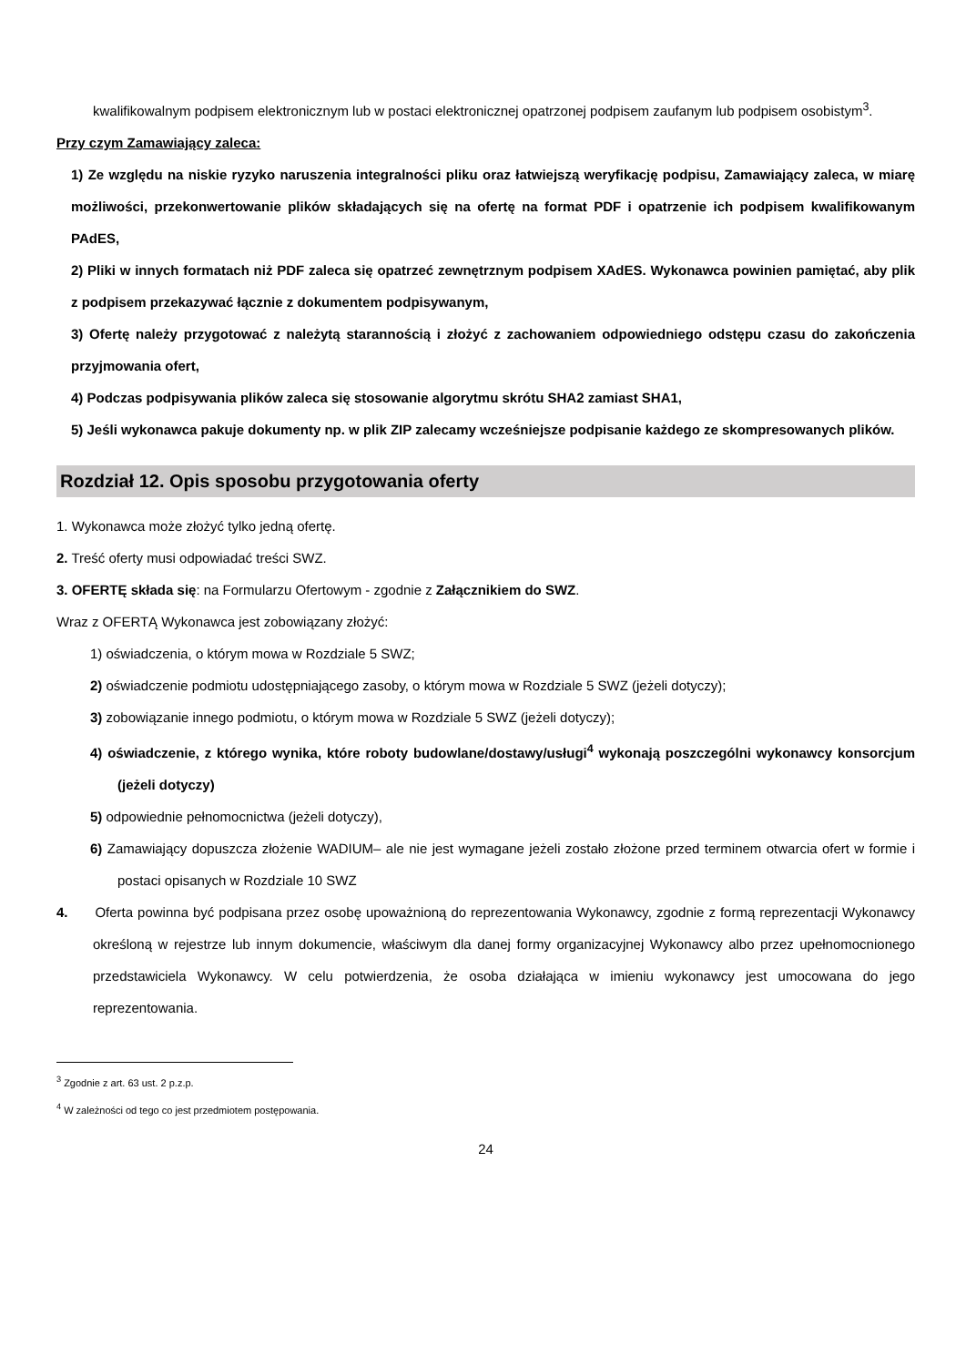kwalifikowalnym podpisem elektronicznym lub w postaci elektronicznej opatrzonej podpisem zaufanym lub podpisem osobistym<sup>3</sup>.
Przy czym Zamawiający zaleca:
1) Ze względu na niskie ryzyko naruszenia integralności pliku oraz łatwiejszą weryfikację podpisu, Zamawiający zaleca, w miarę możliwości, przekonwertowanie plików składających się na ofertę na format PDF i opatrzenie ich podpisem kwalifikowanym PAdES,
2) Pliki w innych formatach niż PDF zaleca się opatrzeć zewnętrznym podpisem XAdES. Wykonawca powinien pamiętać, aby plik z podpisem przekazywać łącznie z dokumentem podpisywanym,
3) Ofertę należy przygotować z należytą starannością i złożyć z zachowaniem odpowiedniego odstępu czasu do zakończenia przyjmowania ofert,
4) Podczas podpisywania plików zaleca się stosowanie algorytmu skrótu SHA2 zamiast SHA1,
5) Jeśli wykonawca pakuje dokumenty np. w plik ZIP zalecamy wcześniejsze podpisanie każdego ze skompresowanych plików.
Rozdział 12. Opis sposobu przygotowania oferty
1. Wykonawca może złożyć tylko jedną ofertę.
2. Treść oferty musi odpowiadać treści SWZ.
3. OFERTĘ składa się: na Formularzu Ofertowym - zgodnie z Załącznikiem do SWZ.
Wraz z OFERTĄ Wykonawca jest zobowiązany złożyć:
1) oświadczenia, o którym mowa w Rozdziale 5 SWZ;
2) oświadczenie podmiotu udostępniającego zasoby, o którym mowa w Rozdziale 5 SWZ (jeżeli dotyczy);
3) zobowiązanie innego podmiotu, o którym mowa w Rozdziale 5 SWZ (jeżeli dotyczy);
4) oświadczenie, z którego wynika, które roboty budowlane/dostawy/usługi<sup>4</sup> wykonają poszczególni wykonawcy konsorcjum (jeżeli dotyczy)
5) odpowiednie pełnomocnictwa (jeżeli dotyczy),
6) Zamawiający dopuszcza złożenie WADIUM– ale nie jest wymagane jeżeli zostało złożone przed terminem otwarcia ofert w formie i postaci opisanych w Rozdziale 10 SWZ
4. Oferta powinna być podpisana przez osobę upoważnioną do reprezentowania Wykonawcy, zgodnie z formą reprezentacji Wykonawcy określoną w rejestrze lub innym dokumencie, właściwym dla danej formy organizacyjnej Wykonawcy albo przez upełnomocnionego przedstawiciela Wykonawcy. W celu potwierdzenia, że osoba działająca w imieniu wykonawcy jest umocowana do jego reprezentowania.
<sup>3</sup> Zgodnie z art. 63 ust. 2 p.z.p.
<sup>4</sup> W zależności od tego co jest przedmiotem postępowania.
24